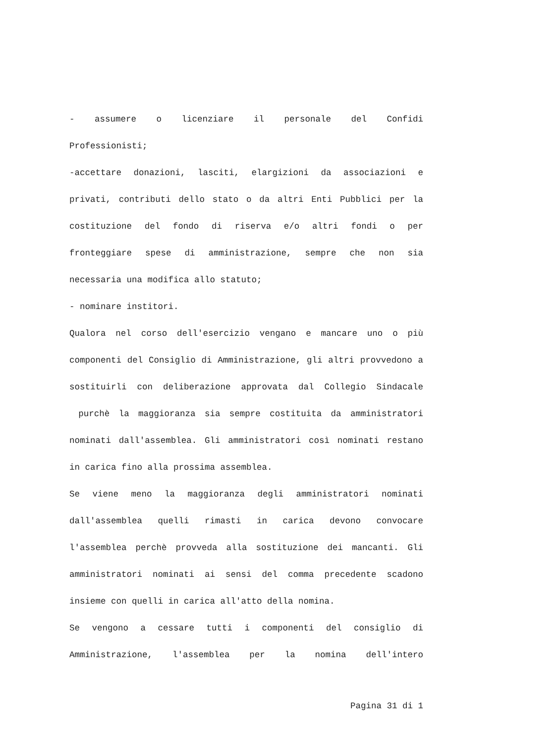- assumere o licenziare il personale del Confidi Professionisti;
-accettare donazioni, lasciti, elargizioni da associazioni e privati, contributi dello stato o da altri Enti Pubblici per la costituzione del fondo di riserva e/o altri fondi o per fronteggiare spese di amministrazione, sempre che non sia necessaria una modifica allo statuto;
- nominare institori.
Qualora nel corso dell'esercizio vengano e mancare uno o più componenti del Consiglio di Amministrazione, gli altri provvedono a sostituirli con deliberazione approvata dal Collegio Sindacale purchè la maggioranza sia sempre costituita da amministratori nominati dall'assemblea. Gli amministratori così nominati restano in carica fino alla prossima assemblea.
Se viene meno la maggioranza degli amministratori nominati dall'assemblea quelli rimasti in carica devono convocare l'assemblea perchè provveda alla sostituzione dei mancanti. Gli amministratori nominati ai sensi del comma precedente scadono insieme con quelli in carica all'atto della nomina.
Se vengono a cessare tutti i componenti del consiglio di Amministrazione, l'assemblea per la nomina dell'intero
Pagina 31 di 1